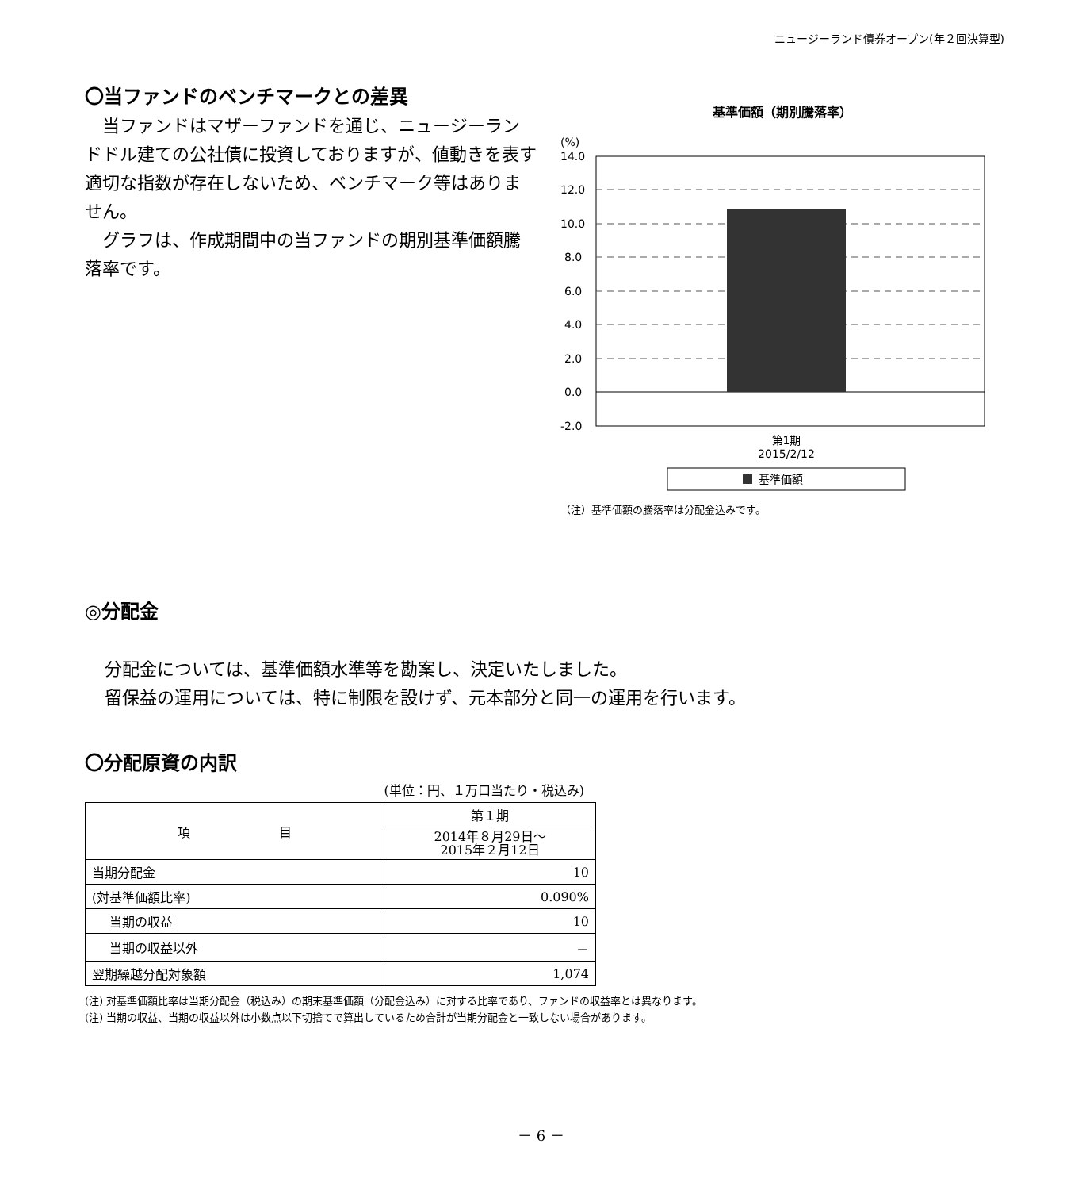ニュージーランド債券オープン(年２回決算型)
〇当ファンドのベンチマークとの差異
　当ファンドはマザーファンドを通じ、ニュージーランドドル建ての公社債に投資しておりますが、値動きを表す適切な指数が存在しないため、ベンチマーク等はありません。
　グラフは、作成期間中の当ファンドの期別基準価額騰落率です。
基準価額（期別騰落率）
(%)
14.0
12.0
10.0
8.0
6.0
4.0
2.0
0.0
-2.0
第1期
2015/2/12
基準価額
（注）基準価額の騰落率は分配金込みです。
◎分配金
分配金については、基準価額水準等を勘案し、決定いたしました。
留保益の運用については、特に制限を設けず、元本部分と同一の運用を行います。
〇分配原資の内訳
(単位：円、１万口当たり・税込み)
| 項 目 | 第１期 |
| | 2014年８月29日～ 2015年２月12日 |
| 当期分配金 | 10 |
| (対基準価額比率) | 0.090% |
| 当期の収益 | 10 |
| 当期の収益以外 | － |
| 翌期繰越分配対象額 | 1,074 |
(注) 対基準価額比率は当期分配金（税込み）の期末基準価額（分配金込み）に対する比率であり、ファンドの収益率とは異なります。
(注) 当期の収益、当期の収益以外は小数点以下切捨てで算出しているため合計が当期分配金と一致しない場合があります。
－ 6 －